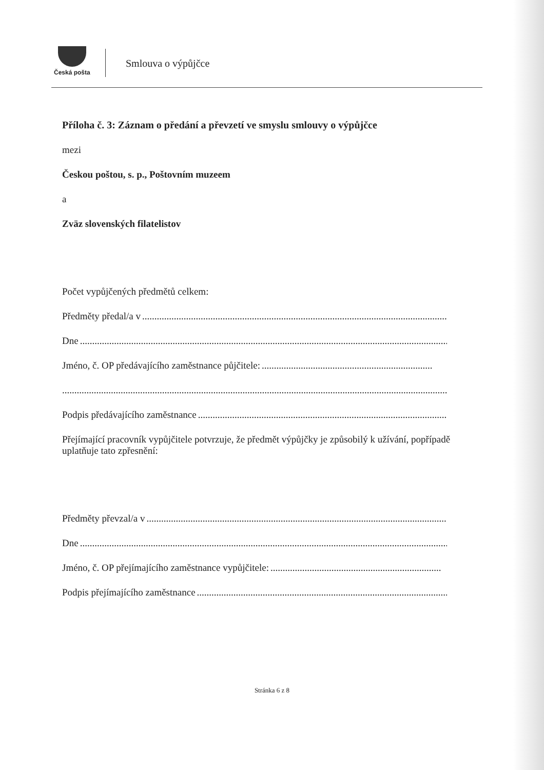Česká pošta
Smlouva o výpůjčce
Příloha č. 3: Záznam o předání a převzetí ve smyslu smlouvy o výpůjčce
mezi
Českou poštou, s. p., Poštovním muzeem
a
Zväz slovenských filatelistov
Počet vypůjčených předmětů celkem:
Předměty předal/a v......................................................................................................................................
Dne....................................................................................................................................................................
Jméno, č. OP předávajícího zaměstnance půjčitele:......................................................................
..........................................................................................................................................................................
Podpis předávajícího zaměstnance..........................................................................................................
Přejímající pracovník vypůjčitele potvrzuje, že předmět výpůjčky je způsobilý k užívání, popřípadě uplatňuje tato zpřesnění:
Předměty převzal/a v......................................................................................................................................
Dne....................................................................................................................................................................
Jméno, č. OP přejímajícího zaměstnance vypůjčitele:......................................................................
Podpis přejímajícího zaměstnance..........................................................................................................
Stránka 6 z 8